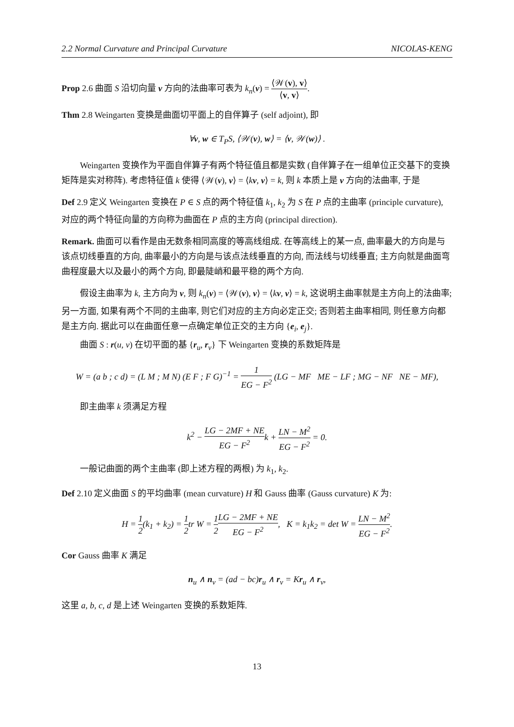2.2 Normal Curvature and Principal Curvature NICOLAS-KENG
Prop 2.6 曲面 S 沿切向量 v 方向的法曲率可表为 k<sub>n</sub>(v) = ⟨𝒲(v), v⟩ ⟨v, v⟩.
Thm 2.8 Weingarten 变换是曲面切平面上的自伴算子 (self adjoint), 即
∀v, w ∈ T<sub>P</sub>S, ⟨𝒲(v), w⟩ = ⟨v, 𝒲(w)⟩ .
Weingarten 变换作为平面自伴算子有两个特征值且都是实数 (自伴算子在一组单位正交基下的变换矩阵是实对称阵). 考虑特征值 k 使得 ⟨𝒲(v), v⟩ = ⟨kv, v⟩ = k, 则 k 本质上是 v 方向的法曲率, 于是
Def 2.9 定义 Weingarten 变换在 P ∈ S 点的两个特征值 k<sub>1</sub>, k<sub>2</sub> 为 S 在 P 点的主曲率 (principle curvature), 对应的两个特征向量的方向称为曲面在 P 点的主方向 (principal direction).
Remark. 曲面可以看作是由无数条相同高度的等高线组成. 在等高线上的某一点, 曲率最大的方向是与该点切线垂直的方向, 曲率最小的方向是与该点法线垂直的方向, 而法线与切线垂直; 主方向就是曲面弯曲程度最大以及最小的两个方向, 即最陡峭和最平稳的两个方向.
假设主曲率为 k, 主方向为 v, 则 k<sub>n</sub>(v) = ⟨𝒲(v), v⟩ = ⟨kv, v⟩ = k, 这说明主曲率就是主方向上的法曲率; 另一方面, 如果有两个不同的主曲率, 则它们对应的主方向必定正交; 否则若主曲率相同, 则任意方向都是主方向. 据此可以在曲面任意一点确定单位正交的主方向 {e<sub>i</sub>, e<sub>j</sub>}.
曲面 S : r(u, v) 在切平面的基 {r<sub>u</sub>, r<sub>v</sub>} 下 Weingarten 变换的系数矩阵是
W = (a b ; c d) = (L M ; M N) (E F ; F G)<sup>−1</sup> = 1 EG − F<sup>2</sup> (LG − MF ME − LF ; MG − NF NE − MF),
即主曲率 k 须满足方程
k<sup>2</sup> − LG − 2MF + NE EG − F<sup>2</sup>k + LN − M<sup>2</sup> EG − F<sup>2</sup> = 0.
一般记曲面的两个主曲率 (即上述方程的两根) 为 k<sub>1</sub>, k<sub>2</sub>.
Def 2.10 定义曲面 S 的平均曲率 (mean curvature) H 和 Gauss 曲率 (Gauss curvature) K 为:
H = 1 2(k<sub>1</sub> + k<sub>2</sub>) = 1 2tr W = 1 2 LG − 2MF + NE EG − F<sup>2</sup>, K = k<sub>1</sub>k<sub>2</sub> = det W = LN − M<sup>2</sup> EG − F<sup>2</sup>.
Cor Gauss 曲率 K 满足
n<sub>u</sub> ∧ n<sub>v</sub> = (ad − bc)r<sub>u</sub> ∧ r<sub>v</sub> = Kr<sub>u</sub> ∧ r<sub>v</sub>,
这里 a, b, c, d 是上述 Weingarten 变换的系数矩阵.
13